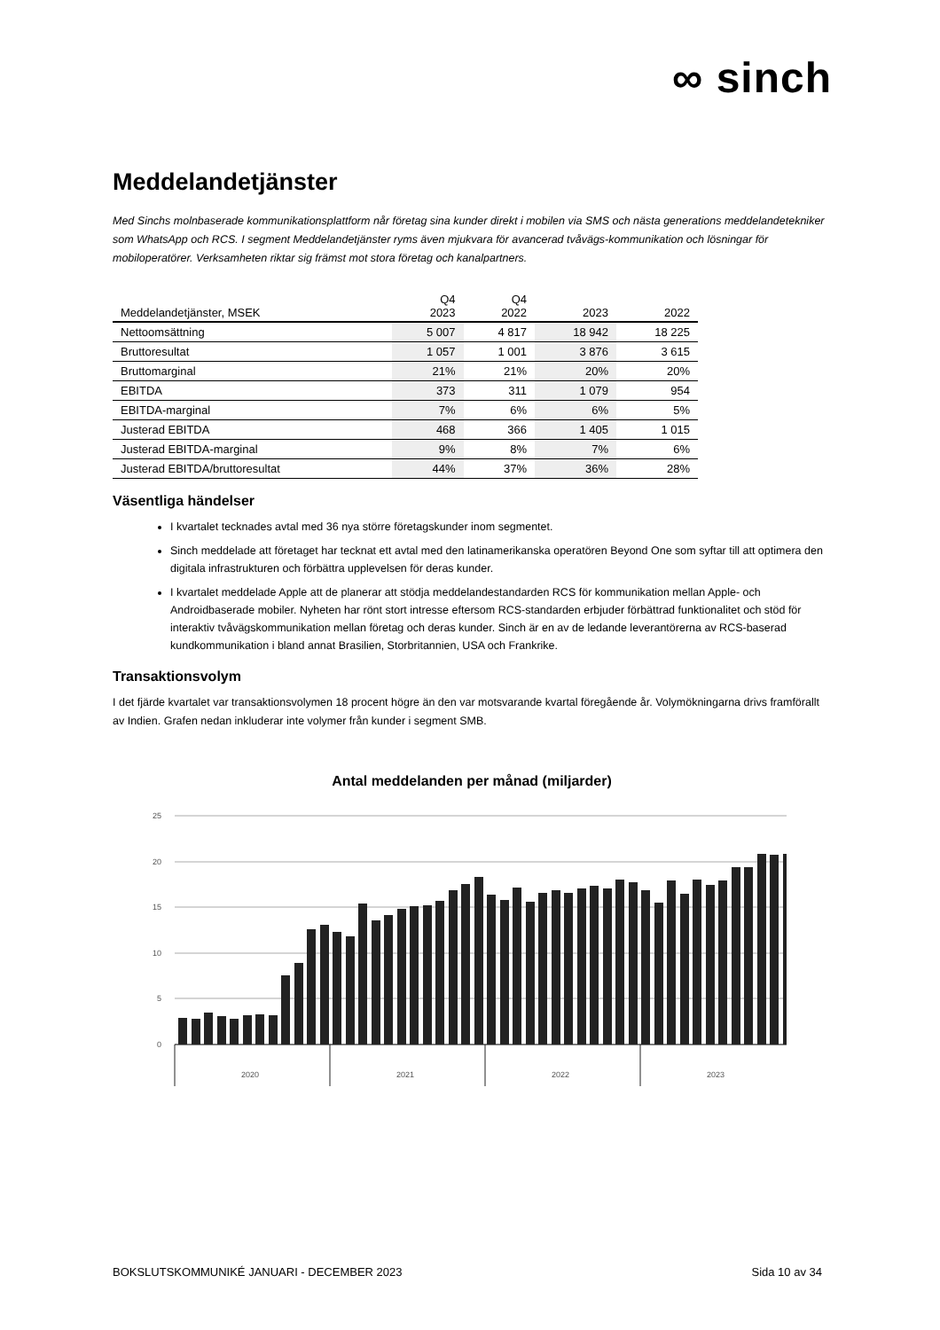∞ sinch
Meddelandetjänster
Med Sinchs molnbaserade kommunikationsplattform når företag sina kunder direkt i mobilen via SMS och nästa generations meddelandetekniker som WhatsApp och RCS. I segment Meddelandetjänster ryms även mjukvara för avancerad tvåvägs-kommunikation och lösningar för mobiloperatörer. Verksamheten riktar sig främst mot stora företag och kanalpartners.
| Meddelandetjänster, MSEK | Q4 2023 | Q4 2022 | 2023 | 2022 |
| --- | --- | --- | --- | --- |
| Nettoomsättning | 5 007 | 4 817 | 18 942 | 18 225 |
| Bruttoresultat | 1 057 | 1 001 | 3 876 | 3 615 |
| Bruttomarginal | 21% | 21% | 20% | 20% |
| EBITDA | 373 | 311 | 1 079 | 954 |
| EBITDA-marginal | 7% | 6% | 6% | 5% |
| Justerad EBITDA | 468 | 366 | 1 405 | 1 015 |
| Justerad EBITDA-marginal | 9% | 8% | 7% | 6% |
| Justerad EBITDA/bruttoresultat | 44% | 37% | 36% | 28% |
Väsentliga händelser
I kvartalet tecknades avtal med 36 nya större företagskunder inom segmentet.
Sinch meddelade att företaget har tecknat ett avtal med den latinamerikanska operatören Beyond One som syftar till att optimera den digitala infrastrukturen och förbättra upplevelsen för deras kunder.
I kvartalet meddelade Apple att de planerar att stödja meddelandestandarden RCS för kommunikation mellan Apple- och Androidbaserade mobiler. Nyheten har rönt stort intresse eftersom RCS-standarden erbjuder förbättrad funktionalitet och stöd för interaktiv tvåvägskommunikation mellan företag och deras kunder. Sinch är en av de ledande leverantörerna av RCS-baserad kundkommunikation i bland annat Brasilien, Storbritannien, USA och Frankrike.
Transaktionsvolym
I det fjärde kvartalet var transaktionsvolymen 18 procent högre än den var motsvarande kvartal föregående år. Volymökningarna drivs framförallt av Indien. Grafen nedan inkluderar inte volymer från kunder i segment SMB.
Antal meddelanden per månad (miljarder)
25
20
15
10
5
0
2020
2021
2022
2023
BOKSLUTSKOMMUNIKÉ JANUARI - DECEMBER 2023 Sida 10 av 34